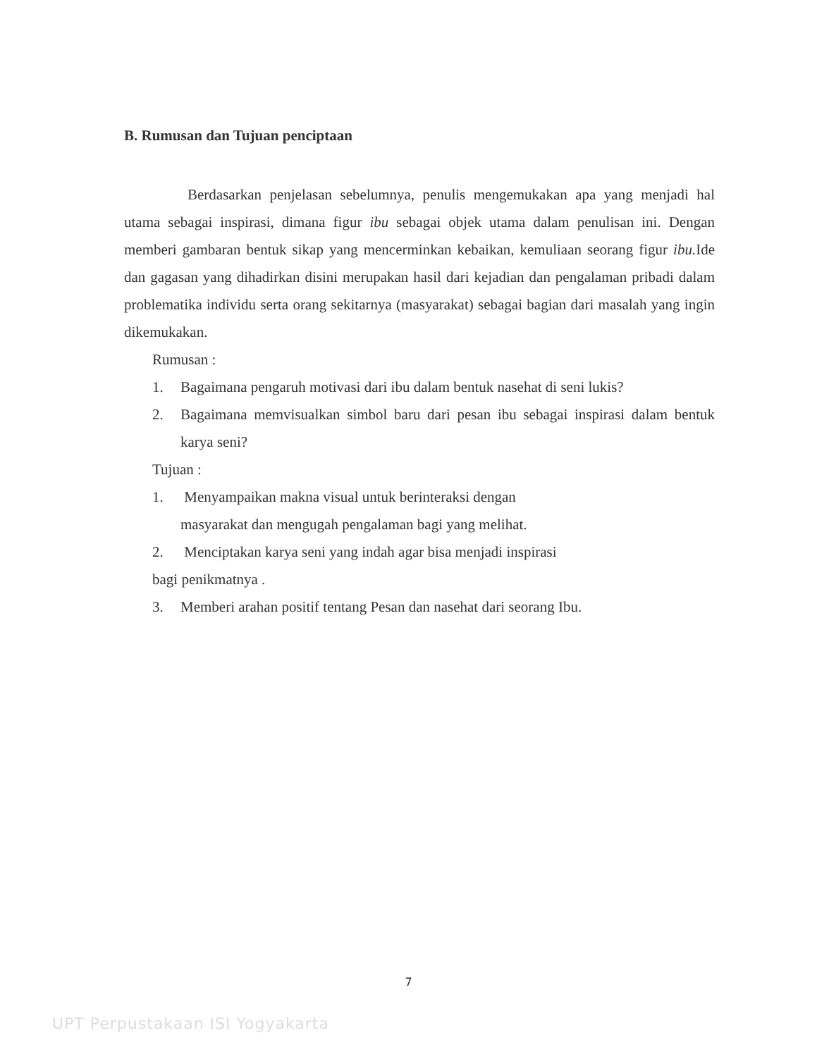B. Rumusan dan Tujuan penciptaan
Berdasarkan penjelasan sebelumnya, penulis mengemukakan apa yang menjadi hal utama sebagai inspirasi, dimana figur ibu sebagai objek utama dalam penulisan ini. Dengan memberi gambaran bentuk sikap yang mencerminkan kebaikan, kemuliaan seorang figur ibu. Ide dan gagasan yang dihadirkan disini merupakan hasil dari kejadian dan pengalaman pribadi dalam problematika individu serta orang sekitarnya (masyarakat) sebagai bagian dari masalah yang ingin dikemukakan.
Rumusan :
1. Bagaimana pengaruh motivasi dari ibu dalam bentuk nasehat di seni lukis?
2. Bagaimana memvisualkan simbol baru dari pesan ibu sebagai inspirasi dalam bentuk karya seni?
Tujuan :
1. Menyampaikan makna visual untuk berinteraksi dengan
masyarakat dan mengugah pengalaman bagi yang melihat.
2. Menciptakan karya seni yang indah agar bisa menjadi inspirasi
bagi penikmatnya .
3. Memberi arahan positif tentang Pesan dan nasehat dari seorang Ibu.
7
UPT Perpustakaan ISI Yogyakarta